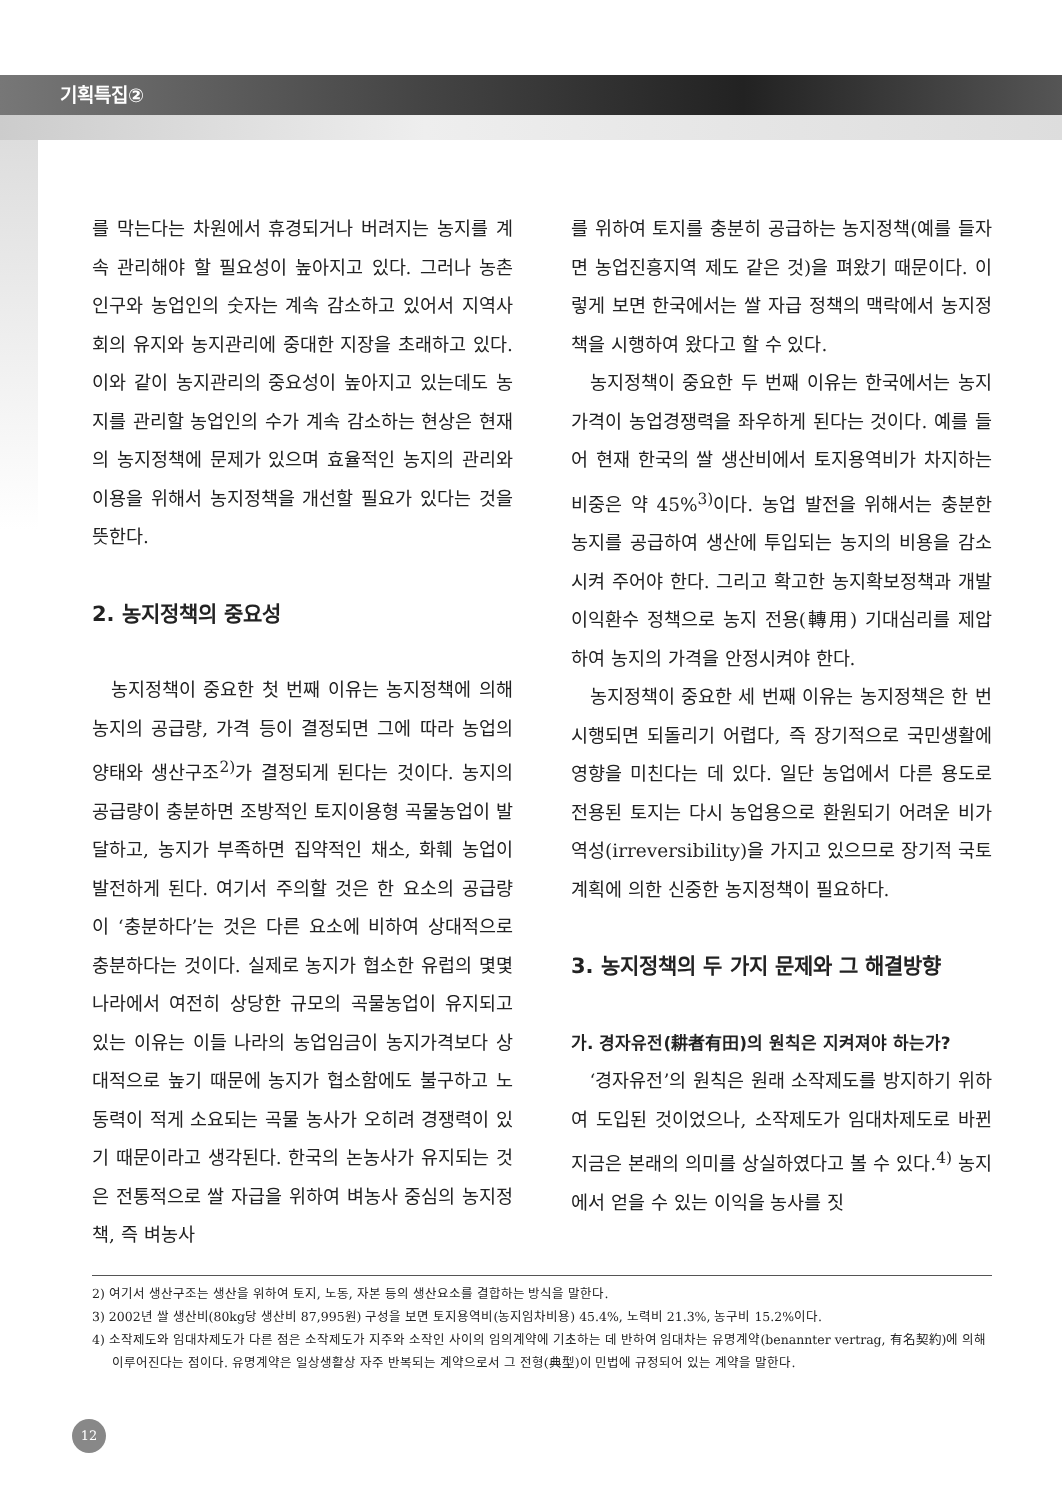기획특집②
를 막는다는 차원에서 휴경되거나 버려지는 농지를 계속 관리해야 할 필요성이 높아지고 있다. 그러나 농촌 인구와 농업인의 숫자는 계속 감소하고 있어서 지역사회의 유지와 농지관리에 중대한 지장을 초래하고 있다. 이와 같이 농지관리의 중요성이 높아지고 있는데도 농지를 관리할 농업인의 수가 계속 감소하는 현상은 현재의 농지정책에 문제가 있으며 효율적인 농지의 관리와 이용을 위해서 농지정책을 개선할 필요가 있다는 것을 뜻한다.
2. 농지정책의 중요성
농지정책이 중요한 첫 번째 이유는 농지정책에 의해 농지의 공급량, 가격 등이 결정되면 그에 따라 농업의 양태와 생산구조<sup>2)</sup>가 결정되게 된다는 것이다. 농지의 공급량이 충분하면 조방적인 토지이용형 곡물농업이 발달하고, 농지가 부족하면 집약적인 채소, 화훼 농업이 발전하게 된다. 여기서 주의할 것은 한 요소의 공급량이 ‘충분하다’는 것은 다른 요소에 비하여 상대적으로 충분하다는 것이다. 실제로 농지가 협소한 유럽의 몇몇 나라에서 여전히 상당한 규모의 곡물농업이 유지되고 있는 이유는 이들 나라의 농업임금이 농지가격보다 상대적으로 높기 때문에 농지가 협소함에도 불구하고 노동력이 적게 소요되는 곡물 농사가 오히려 경쟁력이 있기 때문이라고 생각된다. 한국의 논농사가 유지되는 것은 전통적으로 쌀 자급을 위하여 벼농사 중심의 농지정책, 즉 벼농사
를 위하여 토지를 충분히 공급하는 농지정책(예를 들자면 농업진흥지역 제도 같은 것)을 펴왔기 때문이다. 이렇게 보면 한국에서는 쌀 자급 정책의 맥락에서 농지정책을 시행하여 왔다고 할 수 있다.
농지정책이 중요한 두 번째 이유는 한국에서는 농지가격이 농업경쟁력을 좌우하게 된다는 것이다. 예를 들어 현재 한국의 쌀 생산비에서 토지용역비가 차지하는 비중은 약 45%<sup>3)</sup>이다. 농업 발전을 위해서는 충분한 농지를 공급하여 생산에 투입되는 농지의 비용을 감소시켜 주어야 한다. 그리고 확고한 농지확보정책과 개발이익환수 정책으로 농지 전용(轉用) 기대심리를 제압하여 농지의 가격을 안정시켜야 한다.
농지정책이 중요한 세 번째 이유는 농지정책은 한 번 시행되면 되돌리기 어렵다, 즉 장기적으로 국민생활에 영향을 미친다는 데 있다. 일단 농업에서 다른 용도로 전용된 토지는 다시 농업용으로 환원되기 어려운 비가역성(irreversibility)을 가지고 있으므로 장기적 국토계획에 의한 신중한 농지정책이 필요하다.
3. 농지정책의 두 가지 문제와 그 해결방향
가. 경자유전(耕者有田)의 원칙은 지켜져야 하는가?
‘경자유전’의 원칙은 원래 소작제도를 방지하기 위하여 도입된 것이었으나, 소작제도가 임대차제도로 바뀐 지금은 본래의 의미를 상실하였다고 볼 수 있다.<sup>4)</sup> 농지에서 얻을 수 있는 이익을 농사를 짓
2) 여기서 생산구조는 생산을 위하여 토지, 노동, 자본 등의 생산요소를 결합하는 방식을 말한다.
3) 2002년 쌀 생산비(80kg당 생산비 87,995원) 구성을 보면 토지용역비(농지임차비용) 45.4%, 노력비 21.3%, 농구비 15.2%이다.
4) 소작제도와 임대차제도가 다른 점은 소작제도가 지주와 소작인 사이의 임의계약에 기초하는 데 반하여 임대차는 유명계약(benannter vertrag, 有名契約)에 의해 이루어진다는 점이다. 유명계약은 일상생활상 자주 반복되는 계약으로서 그 전형(典型)이 민법에 규정되어 있는 계약을 말한다.
12